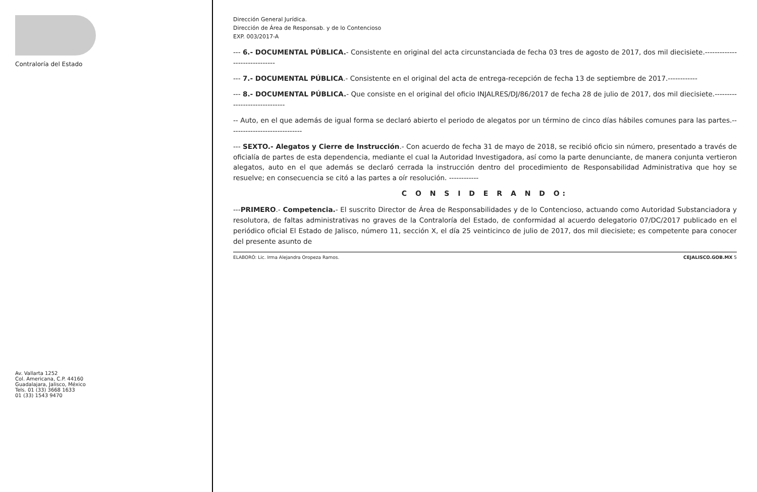Contraloría del Estado
Av. Vallarta 1252
Col. Americana, C.P. 44160
Guadalajara, Jalisco, México
Tels. 01 (33) 3668 1633
01 (33) 1543 9470
Dirección General Jurídica.
Dirección de Área de Responsab. y de lo Contencioso
EXP. 003/2017-A
--- 6.- DOCUMENTAL PÚBLICA.- Consistente en original del acta circunstanciada de fecha 03 tres de agosto de 2017, dos mil diecisiete.------------------------------
--- 7.- DOCUMENTAL PÚBLICA.- Consistente en el original del acta de entrega-recepción de fecha 13 de septiembre de 2017.------------
--- 8.- DOCUMENTAL PÚBLICA.- Que consiste en el original del oficio INJALRES/DJ/86/2017 de fecha 28 de julio de 2017, dos mil diecisiete.------------------------------
-- Auto, en el que además de igual forma se declaró abierto el periodo de alegatos por un término de cinco días hábiles comunes para las partes.------------------------------
--- SEXTO.- Alegatos y Cierre de Instrucción.- Con acuerdo de fecha 31 de mayo de 2018, se recibió oficio sin número, presentado a través de oficialía de partes de esta dependencia, mediante el cual la Autoridad Investigadora, así como la parte denunciante, de manera conjunta vertieron alegatos, auto en el que además se declaró cerrada la instrucción dentro del procedimiento de Responsabilidad Administrativa que hoy se resuelve; en consecuencia se citó a las partes a oír resolución. ------------
C O N S I D E R A N D O:
---PRIMERO.- Competencia.- El suscrito Director de Área de Responsabilidades y de lo Contencioso, actuando como Autoridad Substanciadora y resolutora, de faltas administrativas no graves de la Contraloría del Estado, de conformidad al acuerdo delegatorio 07/DC/2017 publicado en el periódico oficial El Estado de Jalisco, número 11, sección X, el día 25 veinticinco de julio de 2017, dos mil diecisiete; es competente para conocer del presente asunto de
ELABORÓ: Lic. Irma Alejandra Oropeza Ramos. CEJALISCO.GOB.MX 5